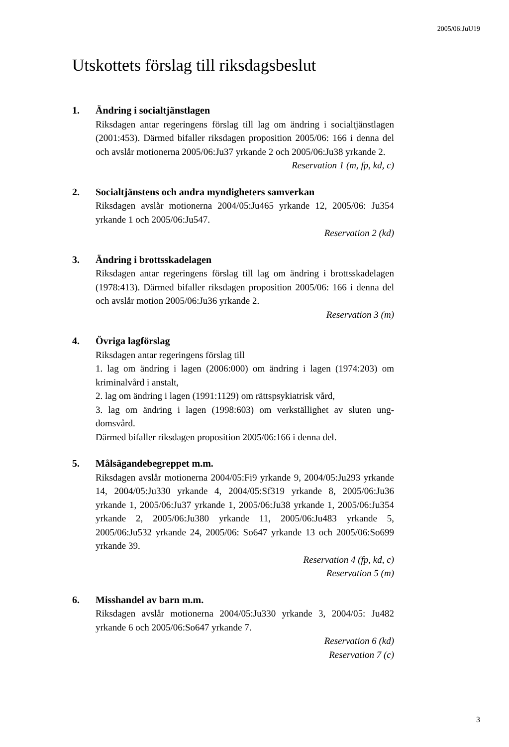2005/06:JuU19
Utskottets förslag till riksdagsbeslut
1. Ändring i socialtjänstlagen
Riksdagen antar regeringens förslag till lag om ändring i socialtjänst­lagen (2001:453). Därmed bifaller riksdagen proposition 2005/06: 166 i denna del och avslår motionerna 2005/06:Ju37 yrkande 2 och 2005/06:Ju38 yrkande 2.
Reservation 1 (m, fp, kd, c)
2. Socialtjänstens och andra myndigheters samverkan
Riksdagen avslår motionerna 2004/05:Ju465 yrkande 12, 2005/06: Ju354 yrkande 1 och 2005/06:Ju547.
Reservation 2 (kd)
3. Ändring i brottsskadelagen
Riksdagen antar regeringens förslag till lag om ändring i brottsskade­lagen (1978:413). Därmed bifaller riksdagen proposition 2005/06: 166 i denna del och avslår motion 2005/06:Ju36 yrkande 2.
Reservation 3 (m)
4. Övriga lagförslag
Riksdagen antar regeringens förslag till
1. lag om ändring i lagen (2006:000) om ändring i lagen (1974:203) om kriminalvård i anstalt,
2. lag om ändring i lagen (1991:1129) om rättspsykiatrisk vård,
3. lag om ändring i lagen (1998:603) om verkställighet av sluten ung­domsvård.
Därmed bifaller riksdagen proposition 2005/06:166 i denna del.
5. Målsägandebegreppet m.m.
Riksdagen avslår motionerna 2004/05:Fi9 yrkande 9, 2004/05:Ju293 yrkande 14, 2004/05:Ju330 yrkande 4, 2004/05:Sf319 yrkande 8, 2005/06:Ju36 yrkande 1, 2005/06:Ju37 yrkande 1, 2005/06:Ju38 yr­kande 1, 2005/06:Ju354 yrkande 2, 2005/06:Ju380 yrkande 11, 2005/06:Ju483 yrkande 5, 2005/06:Ju532 yrkande 24, 2005/06: So647 yrkande 13 och 2005/06:So699 yrkande 39.
Reservation 4 (fp, kd, c)
Reservation 5 (m)
6. Misshandel av barn m.m.
Riksdagen avslår motionerna 2004/05:Ju330 yrkande 3, 2004/05: Ju482 yrkande 6 och 2005/06:So647 yrkande 7.
Reservation 6 (kd)
Reservation 7 (c)
3